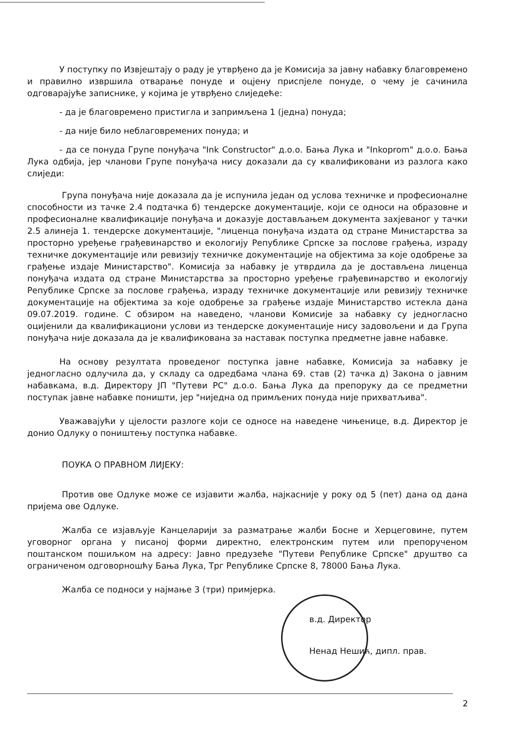У поступку по Извјештају о раду је утврђено да је Комисија за јавну набавку благовремено и правилно извршила отварање понуде и оцјену приспјеле понуде, о чему је сачинила одговарајуће записнике, у којима је утврђено слиједеће:
- да је благовремено пристигла и запримљена 1 (једна) понуда;
- да није било неблаговремених понуда; и
- да се понуда Групе понуђача "Ink Constructor" д.о.о. Бања Лука и "Inkoprom" д.о.о. Бања Лука одбија, јер чланови Групе понуђача нису доказали да су квалификовани из разлога како слиједи:
Група понуђача није доказала да је испунила један од услова техничке и професионалне способности из тачке 2.4 подтачка б) тендерске документације, који се односи на образовне и професионалне квалификације понуђача и доказује достављањем документа захјеваног у тачки 2.5 алинеја 1. тендерске документације, "лиценца понуђача издата од стране Министарства за просторно уређење грађевинарство и екологију Републике Српске за послове грађења, израду техничке документације или ревизију техничке документације на објектима за које одобрење за грађење издаје Министарство". Комисија за набавку је утврдила да је достављена лиценца понуђача издата од стране Министарства за просторно уређење грађевинарство и екологију Републике Српске за послове грађења, израду техничке документације или ревизију техничке документације на објектима за које одобрење за грађење издаје Министарство истекла дана 09.07.2019. године. С обзиром на наведено, чланови Комисије за набавку су једногласно оцијенили да квалификациони услови из тендерске документације нису задовољени и да Група понуђача није доказала да је квалификована за наставак поступка предметне јавне набавке.
На основу резултата проведеног поступка јавне набавке, Комисија за набавку је једногласно одлучила да, у складу са одредбама члана 69. став (2) тачка д) Закона о јавним набавкама, в.д. Директору ЈП "Путеви РС" д.о.о. Бања Лука да препоруку да се предметни поступак јавне набавке поништи, јер "ниједна од примљених понуда није прихватљива".
Уважавајући у цјелости разлоге који се односе на наведене чињенице, в.д. Директор је донио Одлуку о поништењу поступка набавке.
ПОУКА О ПРАВНОМ ЛИЈЕКУ:
Против ове Одлуке може се изјавити жалба, најкасније у року од 5 (пет) дана од дана пријема ове Одлуке.
Жалба се изјављује Канцеларији за разматрање жалби Босне и Херцеговине, путем уговорног органа у писаној форми директно, електронским путем или препорученом поштанском пошиљком на адресу: Јавно предузеће "Путеви Републике Српске" друштво са ограниченом одговорношћу Бања Лука, Трг Републике Српске 8, 78000 Бања Лука.
Жалба се подноси у најмање 3 (три) примјерка.
в.д. Директор
Ненад Нешић, дипл. прав.
2